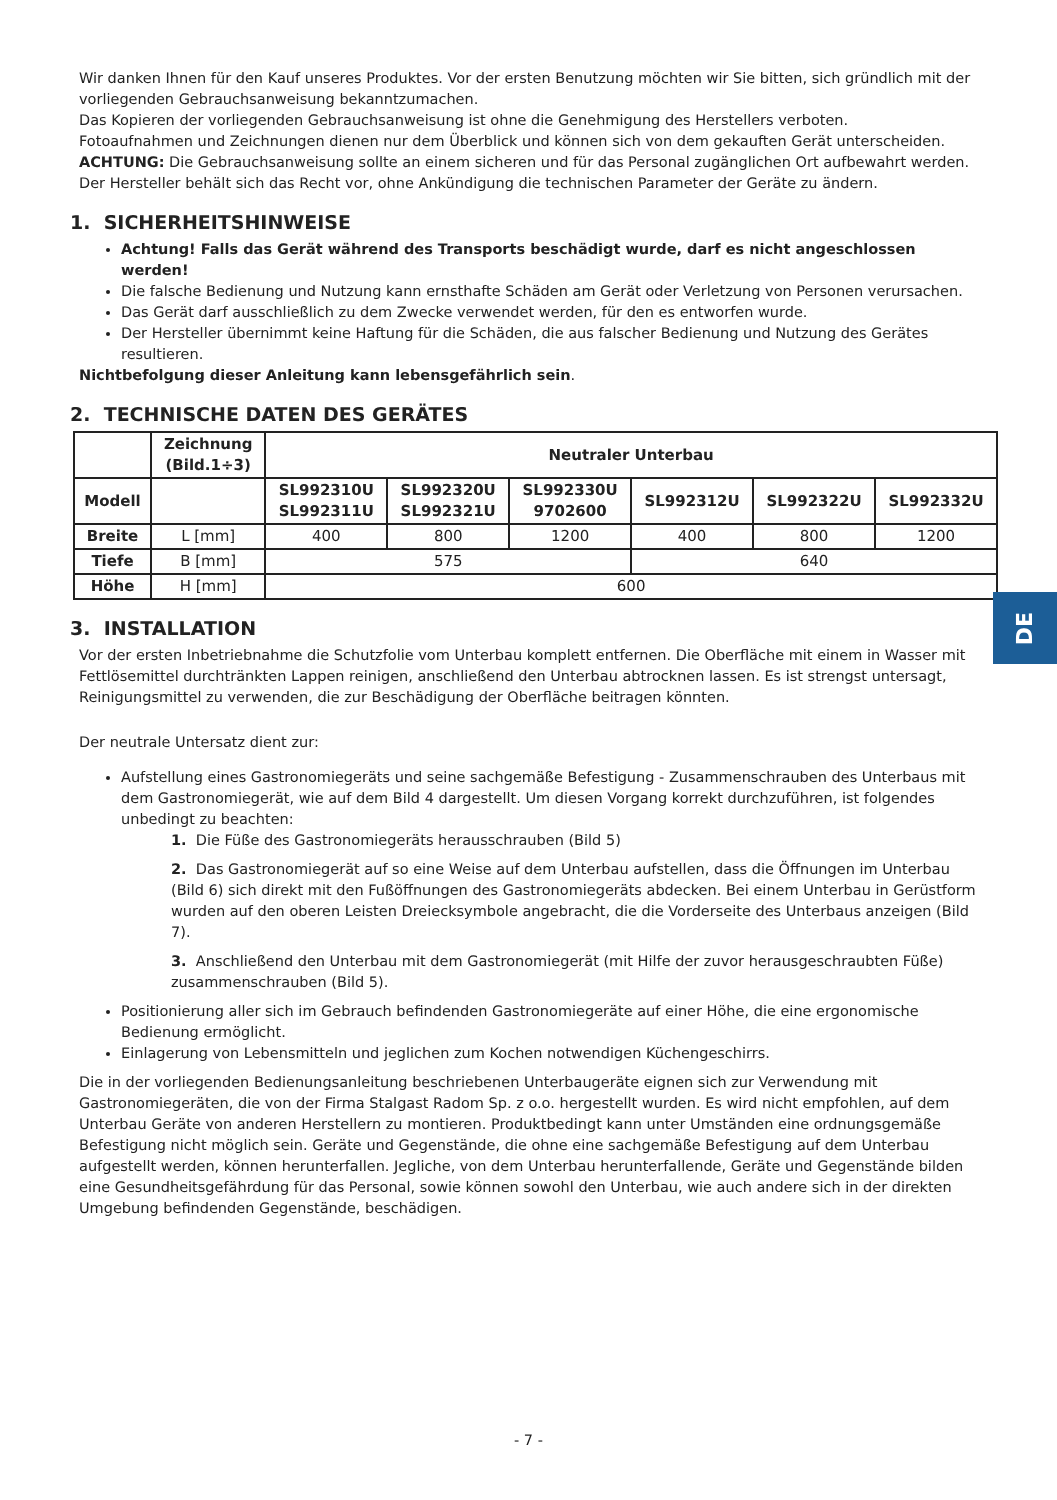Wir danken Ihnen für den Kauf unseres Produktes. Vor der ersten Benutzung möchten wir Sie bitten, sich gründlich mit der vorliegenden Gebrauchsanweisung bekanntzumachen.
Das Kopieren der vorliegenden Gebrauchsanweisung ist ohne die Genehmigung des Herstellers verboten.
Fotoaufnahmen und Zeichnungen dienen nur dem Überblick und können sich von dem gekauften Gerät unterscheiden.
ACHTUNG: Die Gebrauchsanweisung sollte an einem sicheren und für das Personal zugänglichen Ort aufbewahrt werden.
Der Hersteller behält sich das Recht vor, ohne Ankündigung die technischen Parameter der Geräte zu ändern.
1. SICHERHEITSHINWEISE
Achtung! Falls das Gerät während des Transports beschädigt wurde, darf es nicht angeschlossen werden!
Die falsche Bedienung und Nutzung kann ernsthafte Schäden am Gerät oder Verletzung von Personen verursachen.
Das Gerät darf ausschließlich zu dem Zwecke verwendet werden, für den es entworfen wurde.
Der Hersteller übernimmt keine Haftung für die Schäden, die aus falscher Bedienung und Nutzung des Gerätes resultieren.
Nichtbefolgung dieser Anleitung kann lebensgefährlich sein.
2. TECHNISCHE DATEN DES GERÄTES
| | Zeichnung (Bild.1÷3) | Neutraler Unterbau | | | | | |
| --- | --- | --- | --- | --- | --- | --- | --- |
| Modell | | SL992310U SL992311U | SL992320U SL992321U | SL992330U 9702600 | SL992312U | SL992322U | SL992332U |
| Breite | L [mm] | 400 | 800 | 1200 | 400 | 800 | 1200 |
| Tiefe | B [mm] | 575 | | | 640 | | |
| Höhe | H [mm] | 600 | | | | | |
3. INSTALLATION
Vor der ersten Inbetriebnahme die Schutzfolie vom Unterbau komplett entfernen. Die Oberfläche mit einem in Wasser mit Fettlösemittel durchtränkten Lappen reinigen, anschließend den Unterbau abtrocknen lassen. Es ist strengst untersagt, Reinigungsmittel zu verwenden, die zur Beschädigung der Oberfläche beitragen könnten.
Der neutrale Untersatz dient zur:
Aufstellung eines Gastronomiegeräts und seine sachgemäße Befestigung - Zusammenschrauben des Unterbaus mit dem Gastronomiegerät, wie auf dem Bild 4 dargestellt. Um diesen Vorgang korrekt durchzuführen, ist folgendes unbedingt zu beachten:
1. Die Füße des Gastronomiegeräts herausschrauben (Bild 5)
2. Das Gastronomiegerät auf so eine Weise auf dem Unterbau aufstellen, dass die Öffnungen im Unterbau (Bild 6) sich direkt mit den Fußöffnungen des Gastronomiegeräts abdecken. Bei einem Unterbau in Gerüstform wurden auf den oberen Leisten Dreiecksymbole angebracht, die die Vorderseite des Unterbaus anzeigen (Bild 7).
3. Anschließend den Unterbau mit dem Gastronomiegerät (mit Hilfe der zuvor herausgeschraubten Füße) zusammenschrauben (Bild 5).
Positionierung aller sich im Gebrauch befindenden Gastronomiegeräte auf einer Höhe, die eine ergonomische Bedienung ermöglicht.
Einlagerung von Lebensmitteln und jeglichen zum Kochen notwendigen Küchengeschirrs.
Die in der vorliegenden Bedienungsanleitung beschriebenen Unterbaugeräte eignen sich zur Verwendung mit Gastronomiegeräten, die von der Firma Stalgast Radom Sp. z o.o. hergestellt wurden. Es wird nicht empfohlen, auf dem Unterbau Geräte von anderen Herstellern zu montieren. Produktbedingt kann unter Umständen eine ordnungsgemäße Befestigung nicht möglich sein. Geräte und Gegenstände, die ohne eine sachgemäße Befestigung auf dem Unterbau aufgestellt werden, können herunterfallen. Jegliche, von dem Unterbau herunterfallende, Geräte und Gegenstände bilden eine Gesundheitsgefährdung für das Personal, sowie können sowohl den Unterbau, wie auch andere sich in der direkten Umgebung befindenden Gegenstände, beschädigen.
DE
- 7 -